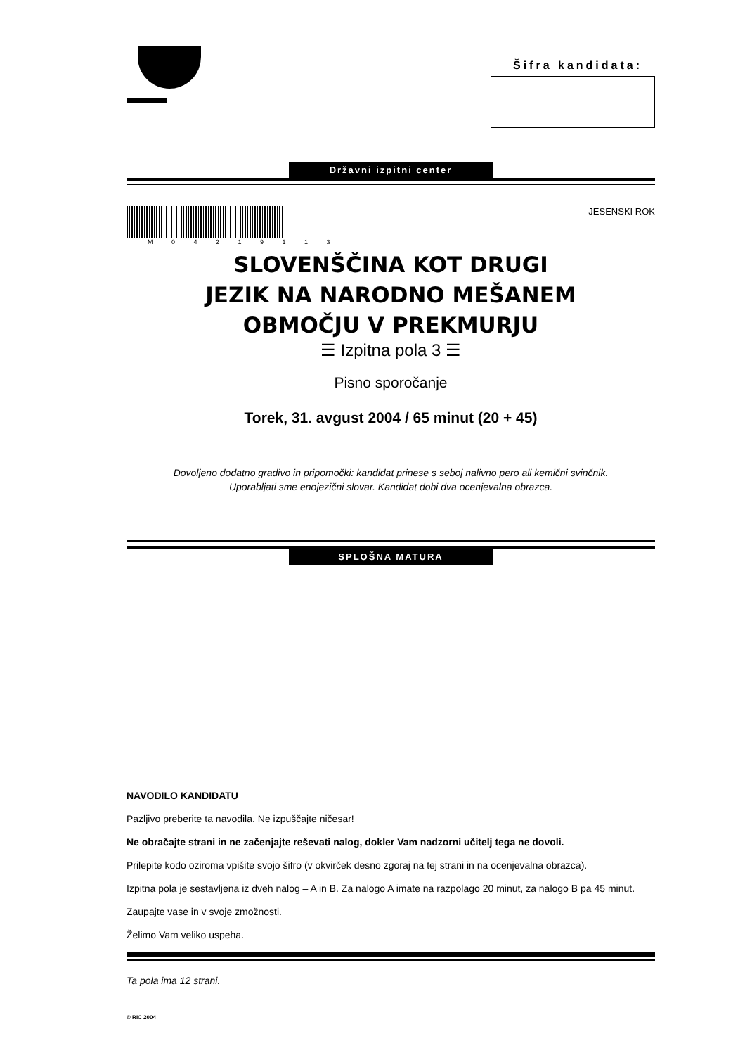Šifra kandidata:
Državni izpitni center
M 0 4 2 1 9 1 1 3
JESENSKI ROK
SLOVENŠČINA KOT DRUGI
JEZIK NA NARODNO MEŠANEM
OBMOČJU V PREKMURJU
☰ Izpitna pola 3 ☰
Pisno sporočanje
Torek, 31. avgust 2004 / 65 minut (20 + 45)
Dovoljeno dodatno gradivo in pripomočki: kandidat prinese s seboj nalivno pero ali kemični svinčnik.
Uporabljati sme enojezični slovar. Kandidat dobi dva ocenjevalna obrazca.
SPLOŠNA MATURA
NAVODILO KANDIDATU
Pazljivo preberite ta navodila. Ne izpuščajte ničesar!
Ne obračajte strani in ne začenjajte reševati nalog, dokler Vam nadzorni učitelj tega ne dovoli.
Prilepite kodo oziroma vpišite svojo šifro (v okvirček desno zgoraj na tej strani in na ocenjevalna obrazca).
Izpitna pola je sestavljena iz dveh nalog – A in B. Za nalogo A imate na razpolago 20 minut, za nalogo B pa 45 minut.
Zaupajte vase in v svoje zmožnosti.
Želimo Vam veliko uspeha.
Ta pola ima 12 strani.
© RIC 2004